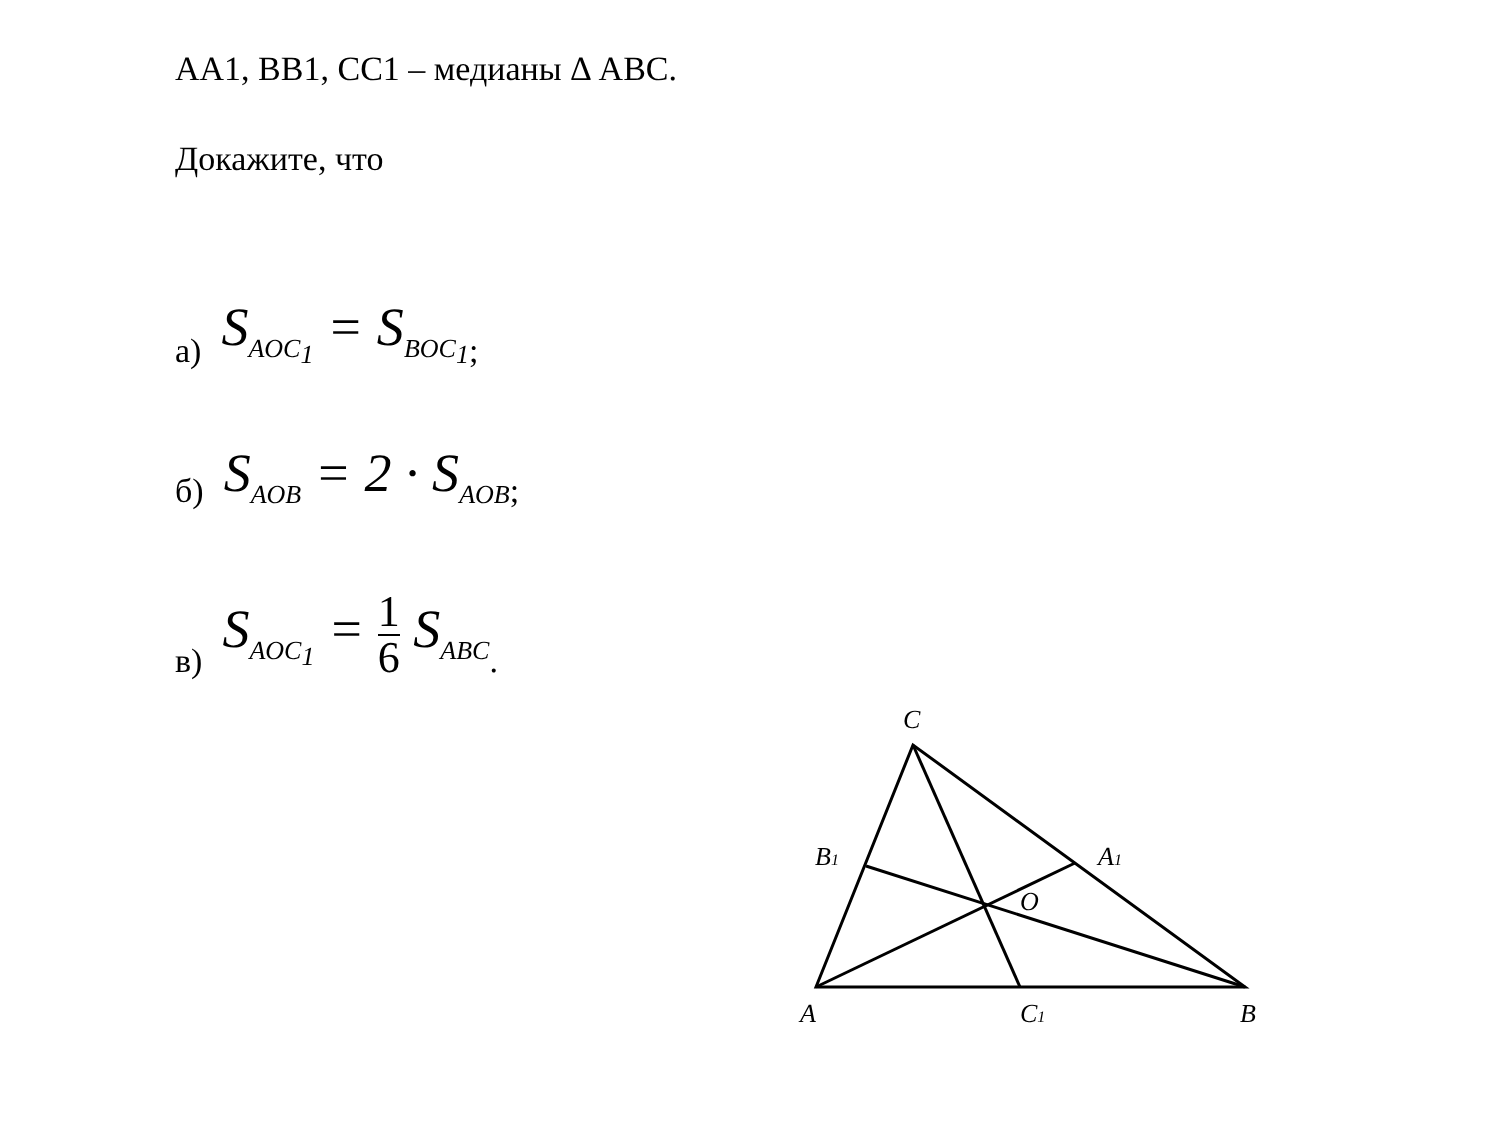AA1, BB1, CC1 – медианы Δ ABC.
Докажите, что
а) S<sub>AOC<sub>1</sub></sub> = S<sub>BOC<sub>1</sub></sub>;
б) S<sub>AOB</sub> = 2 · S<sub>AOB</sub>;
в) S<sub>AOC<sub>1</sub></sub> = 1 6 S<sub>ABC</sub>.
C
B1
A1
O
A
C1
B